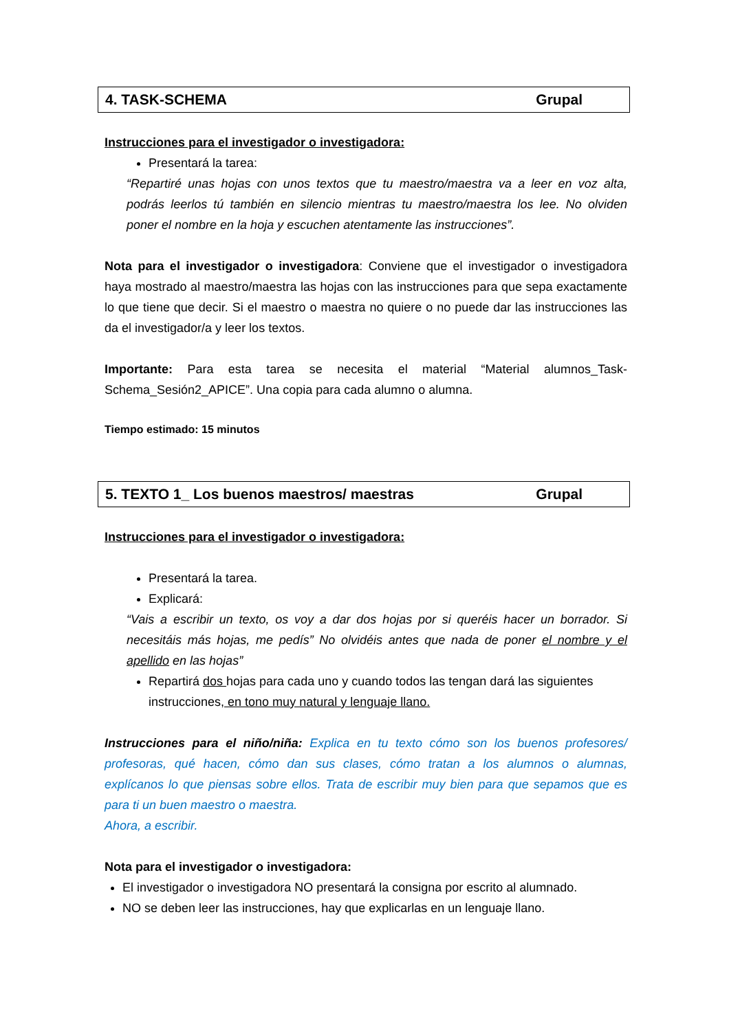4. TASK-SCHEMA Grupal
Instrucciones para el investigador o investigadora:
Presentará la tarea:
“Repartiré unas hojas con unos textos que tu maestro/maestra va a leer en voz alta, podrás leerlos tú también en silencio mientras tu maestro/maestra los lee. No olviden poner el nombre en la hoja y escuchen atentamente las instrucciones”.
Nota para el investigador o investigadora: Conviene que el investigador o investigadora haya mostrado al maestro/maestra las hojas con las instrucciones para que sepa exactamente lo que tiene que decir. Si el maestro o maestra no quiere o no puede dar las instrucciones las da el investigador/a y leer los textos.
Importante: Para esta tarea se necesita el material “Material alumnos_Task-Schema_Sesión2_APICE”. Una copia para cada alumno o alumna.
Tiempo estimado: 15 minutos
5. TEXTO 1_ Los buenos maestros/ maestras Grupal
Instrucciones para el investigador o investigadora:
Presentará la tarea.
Explicará:
“Vais a escribir un texto, os voy a dar dos hojas por si queréis hacer un borrador. Si necesitáis más hojas, me pedís” No olvidéis antes que nada de poner el nombre y el apellido en las hojas”
Repartirá dos hojas para cada uno y cuando todos las tengan dará las siguientes instrucciones, en tono muy natural y lenguaje llano.
Instrucciones para el niño/niña: Explica en tu texto cómo son los buenos profesores/ profesoras, qué hacen, cómo dan sus clases, cómo tratan a los alumnos o alumnas, explícanos lo que piensas sobre ellos. Trata de escribir muy bien para que sepamos que es para ti un buen maestro o maestra.
Ahora, a escribir.
Nota para el investigador o investigadora:
El investigador o investigadora NO presentará la consigna por escrito al alumnado.
NO se deben leer las instrucciones, hay que explicarlas en un lenguaje llano.